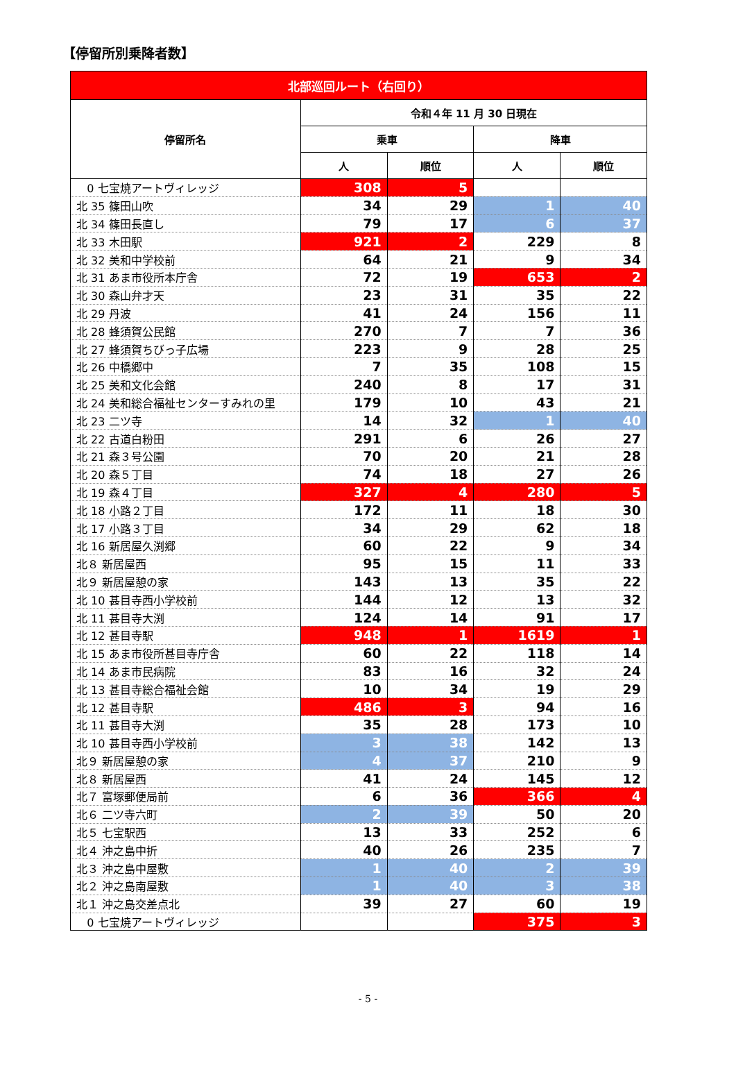【停留所別乗降者数】
| 北部巡回ルート（右回り） | | | | |
| --- | --- | --- | --- | --- |
| 停留所名 | 令和４年 11 月 30 日現在 | | | |
| | 乗車 | | 降車 | |
| | 人 | 順位 | 人 | 順位 |
| 0 七宝焼アートヴィレッジ | 308 | 5 | | |
| 北 35 篠田山吹 | 34 | 29 | 1 | 40 |
| 北 34 篠田長直し | 79 | 17 | 6 | 37 |
| 北 33 木田駅 | 921 | 2 | 229 | 8 |
| 北 32 美和中学校前 | 64 | 21 | 9 | 34 |
| 北 31 あま市役所本庁舎 | 72 | 19 | 653 | 2 |
| 北 30 森山弁才天 | 23 | 31 | 35 | 22 |
| 北 29 丹波 | 41 | 24 | 156 | 11 |
| 北 28 蜂須賀公民館 | 270 | 7 | 7 | 36 |
| 北 27 蜂須賀ちびっ子広場 | 223 | 9 | 28 | 25 |
| 北 26 中橋郷中 | 7 | 35 | 108 | 15 |
| 北 25 美和文化会館 | 240 | 8 | 17 | 31 |
| 北 24 美和総合福祉センターすみれの里 | 179 | 10 | 43 | 21 |
| 北 23 二ツ寺 | 14 | 32 | 1 | 40 |
| 北 22 古道白粉田 | 291 | 6 | 26 | 27 |
| 北 21 森３号公園 | 70 | 20 | 21 | 28 |
| 北 20 森５丁目 | 74 | 18 | 27 | 26 |
| 北 19 森４丁目 | 327 | 4 | 280 | 5 |
| 北 18 小路２丁目 | 172 | 11 | 18 | 30 |
| 北 17 小路３丁目 | 34 | 29 | 62 | 18 |
| 北 16 新居屋久渕郷 | 60 | 22 | 9 | 34 |
| 北８ 新居屋西 | 95 | 15 | 11 | 33 |
| 北９ 新居屋憩の家 | 143 | 13 | 35 | 22 |
| 北 10 甚目寺西小学校前 | 144 | 12 | 13 | 32 |
| 北 11 甚目寺大渕 | 124 | 14 | 91 | 17 |
| 北 12 甚目寺駅 | 948 | 1 | 1619 | 1 |
| 北 15 あま市役所甚目寺庁舎 | 60 | 22 | 118 | 14 |
| 北 14 あま市民病院 | 83 | 16 | 32 | 24 |
| 北 13 甚目寺総合福祉会館 | 10 | 34 | 19 | 29 |
| 北 12 甚目寺駅 | 486 | 3 | 94 | 16 |
| 北 11 甚目寺大渕 | 35 | 28 | 173 | 10 |
| 北 10 甚目寺西小学校前 | 3 | 38 | 142 | 13 |
| 北９ 新居屋憩の家 | 4 | 37 | 210 | 9 |
| 北８ 新居屋西 | 41 | 24 | 145 | 12 |
| 北７ 富塚郵便局前 | 6 | 36 | 366 | 4 |
| 北６ 二ツ寺六町 | 2 | 39 | 50 | 20 |
| 北５ 七宝駅西 | 13 | 33 | 252 | 6 |
| 北４ 沖之島中折 | 40 | 26 | 235 | 7 |
| 北３ 沖之島中屋敷 | 1 | 40 | 2 | 39 |
| 北２ 沖之島南屋敷 | 1 | 40 | 3 | 38 |
| 北１ 沖之島交差点北 | 39 | 27 | 60 | 19 |
| 0 七宝焼アートヴィレッジ | | | 375 | 3 |
- 5 -